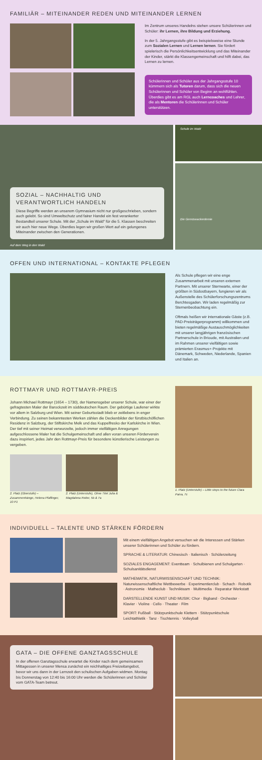FAMILIÄR – MITEINANDER REDEN UND MITEINANDER LERNEN
Im Zentrum unseres Handelns stehen unsere Schülerinnen und Schüler: ihr Lernen, ihre Bildung und Erziehung.
In der 5. Jahrgangsstufe gibt es beispielsweise eine Stunde zum Sozialen Lernen und Lernen lernen. Sie fördert spielerisch die Persönlichkeitsentwicklung und das Miteinander der Kinder, stärkt die Klassengemeinschaft und hilft dabei, das Lernen zu lernen.
Schülerinnen und Schüler aus der Jahrgangsstufe 10 kümmern sich als Tutoren darum, dass sich die neuen Schülerinnen und Schüler von Beginn an wohlfühlen. Überdies gibt es am RGL auch Lerncoaches und Lehrer, die als Mentoren die Schülerinnen und Schüler unterstützen.
SOZIAL – NACHHALTIG UND VERANTWORTLICH HANDELN
Diese Begriffe werden an unserem Gymnasium nicht nur großgeschrieben, sondern auch gelebt. So sind Umweltschutz und fairer Handel ein fest verankerter Bestandteil unserer Schule. Mit der „Schule im Wald" für die 5. Klassen beschreiten wir auch hier neue Wege. Überdies legen wir großen Wert auf ein gelungenes Miteinander zwischen den Generationen.
Auf dem Weg in den Wald
Schule im Wald
Die Gemüseackerdemie
OFFEN UND INTERNATIONAL – KONTAKTE PFLEGEN
Als Schule pflegen wir eine enge Zusammenarbeit mit unseren externen Partnern. Mit unserer Sternwarte, einer der größten in Südostbayern, fungieren wir als Außenstelle des Schülerforschungszentrums Berchtesgaden. Wir laden regelmäßig zur Sternenbeobachtung ein.
Oftmals heißen wir internationale Gäste (z.B. PAD-Preisträgerprogramm) willkommen und bieten regelmäßige Austauschmöglichkeiten mit unserer langjährigen französischen Partnerschule in Brioude, mit Australien und im Rahmen unserer vielfältigen sowie prämierten Erasmus+-Projekte mit Dänemark, Schweden, Niederlande, Spanien und Italien an.
ROTTMAYR UND ROTTMAYR-PREIS
Johann Michael Rottmayr (1654 – 1730), der Namensgeber unserer Schule, war einer der gefragtesten Maler der Barockzeit im süddeutschen Raum. Der gebürtige Laufener wirkte vor allem in Salzburg und Wien. Mit seiner Geburtsstadt blieb er zeitlebens in enger Verbindung. Zu seinen bekanntesten Werken zählen die Deckenbilder der fürstbischöflichen Residenz in Salzburg, der Stiftskirche Melk und das Kuppelfresko der Karlskirche in Wien. Der tief mit seiner Heimat verwurzelte, jedoch immer vielfältigen Anregungen aufgeschlossene Maler hat die Schulgemeinschaft und allen voran unseren Förderverein dazu inspiriert, jedes Jahr den Rottmayr-Preis für besondere künstlerische Leistungen zu vergeben.
2. Platz (Oberstufe) – Zusammenhänge, Helena Pfaffinger, 10 P1
2. Platz (Unterstufe), Ohne Titel Julia & Magdalena Reiter, 5b & 7a
1. Platz (Unterstufe) – Little steps to the future Clara Paiva, 7c
INDIVIDUELL – TALENTE UND STÄRKEN FÖRDERN
Mit einem vielfältigen Angebot versuchen wir die Interessen und Stärken unserer Schülerinnen und Schüler zu fördern.
SPRACHE & LITERATUR: Chinesisch · Italienisch · Schülerzeitung
SOZIALES ENGAGEMENT: Eventteam · Schulbienen und Schulgarten · Schulsanitätsdienst
MATHEMATIK, NATURWISSENSCHAFT UND TECHNIK: Naturwissenschaftliche Wettbewerbe · Experimentierclub · Schach · Robotik · Astronomie · Matheclub · Technikteam · Multimedia · Reparatur Werkstatt
DARSTELLENDE KUNST UND MUSIK: Chor · Bigband · Orchester · Klavier · Violine · Cello · Theater · Film
SPORT: Fußball · Stützpunktschule Klettern · Stützpunktschule Leichtathletik · Tanz · Tischtennis · Volleyball
GATA – DIE OFFENE GANZTAGSSCHULE
In der offenen Ganztagsschule erwartet die Kinder nach dem gemeinsamen Mittagessen in unserer Mensa zunächst ein reichhaltiges Freizeitangebot, bevor wir uns dann in der Lernzeit den schulischen Aufgaben widmen. Montag bis Donnerstag von 12:40 bis 16:00 Uhr werden die Schülerinnen und Schüler vom GATA-Team betreut.